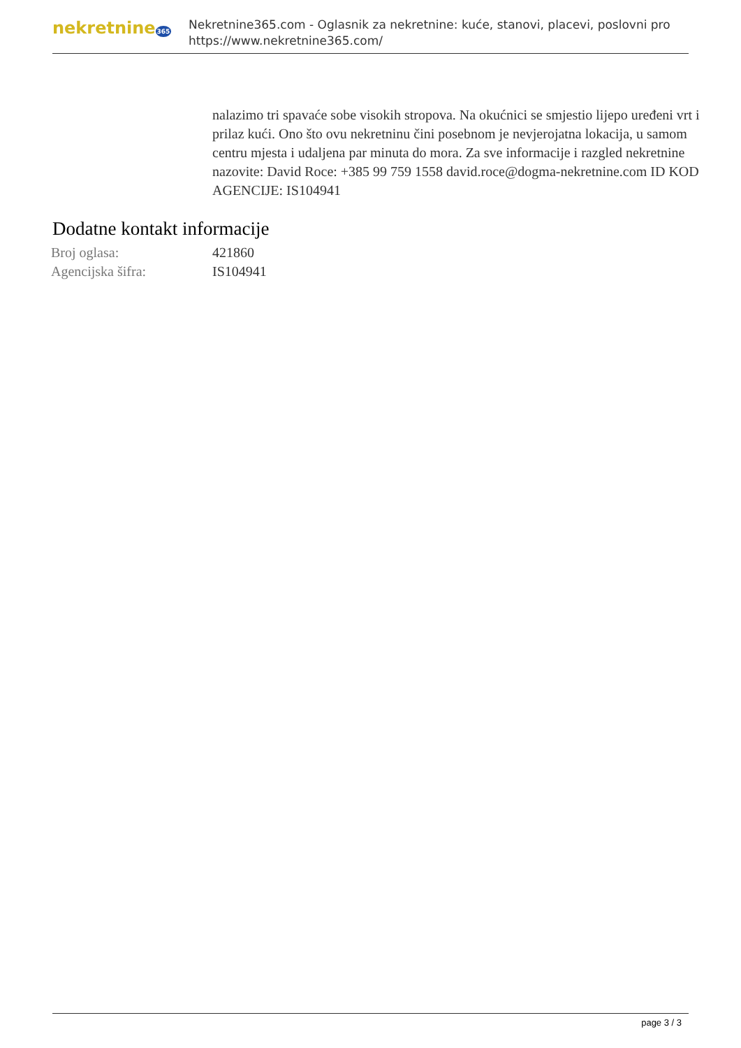nekretnine365
Nekretnine365.com - Oglasnik za nekretnine: kuće, stanovi, placevi, poslovni pro
https://www.nekretnine365.com/
nalazimo tri spavaće sobe visokih stropova. Na okućnici se smjestio lijepo uređeni vrt i prilaz kući. Ono što ovu nekretninu čini posebnom je nevjerojatna lokacija, u samom centru mjesta i udaljena par minuta do mora. Za sve informacije i razgled nekretnine nazovite: David Roce: +385 99 759 1558 david.roce@dogma-nekretnine.com ID KOD AGENCIJE: IS104941
Dodatne kontakt informacije
| Broj oglasa: | 421860 |
| Agencijska šifra: | IS104941 |
page 3 / 3